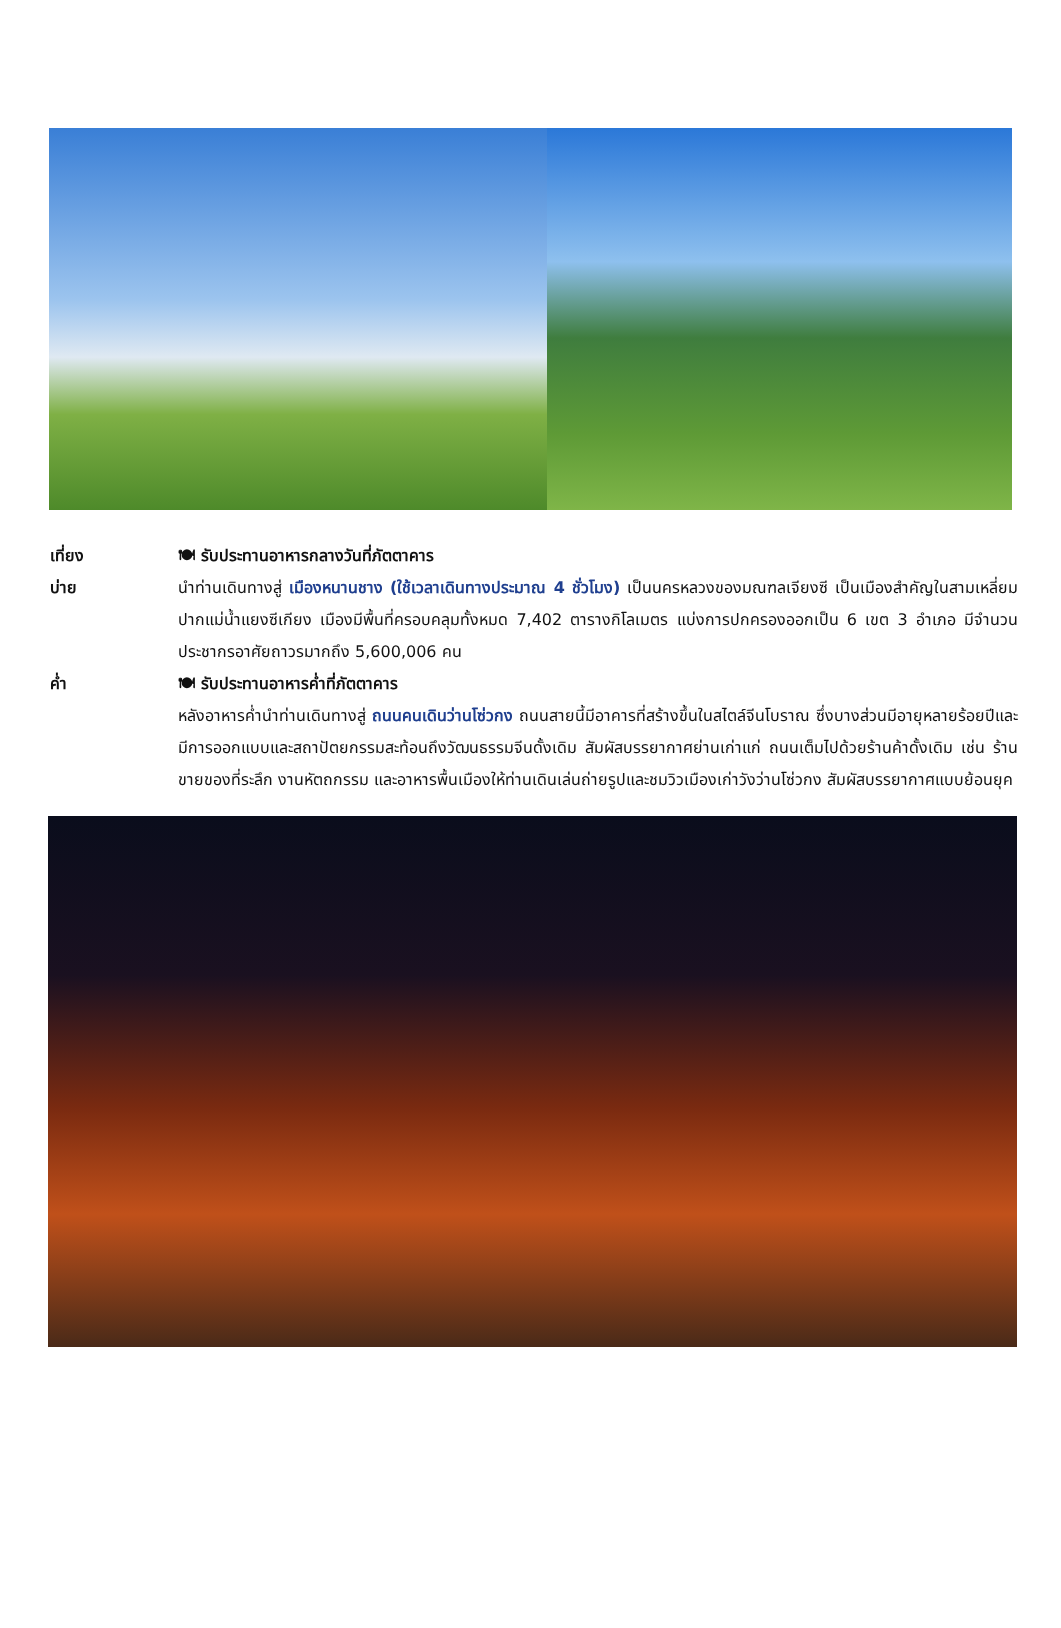เที่ยง 🍽 รับประทานอาหารกลางวันที่ภัตตาคาร
บ่าย นำท่านเดินทางสู่ เมืองหนานชาง (ใช้เวลาเดินทางประมาณ 4 ชั่วโมง) เป็นนครหลวงของมณฑลเจียงซี เป็นเมืองสำคัญในสามเหลี่ยมปากแม่น้ำแยงซีเกียง เมืองมีพื้นที่ครอบคลุมทั้งหมด 7,402 ตารางกิโลเมตร แบ่งการปกครองออกเป็น 6 เขต 3 อำเภอ มีจำนวนประชากรอาศัยถาวรมากถึง 5,600,006 คน
ค่ำ 🍽 รับประทานอาหารค่ำที่ภัตตาคาร
หลังอาหารค่ำนำท่านเดินทางสู่ ถนนคนเดินว่านโซ่วกง ถนนสายนี้มีอาคารที่สร้างขึ้นในสไตล์จีนโบราณ ซึ่งบางส่วนมีอายุหลายร้อยปีและมีการออกแบบและสถาปัตยกรรมสะท้อนถึงวัฒนธรรมจีนดั้งเดิม สัมผัสบรรยากาศย่านเก่าแก่ ถนนเต็มไปด้วยร้านค้าดั้งเดิม เช่น ร้านขายของที่ระลึก งานหัตถกรรม และอาหารพื้นเมืองให้ท่านเดินเล่นถ่ายรูปและชมวิวเมืองเก่าวังว่านโซ่วกง สัมผัสบรรยากาศแบบย้อนยุค